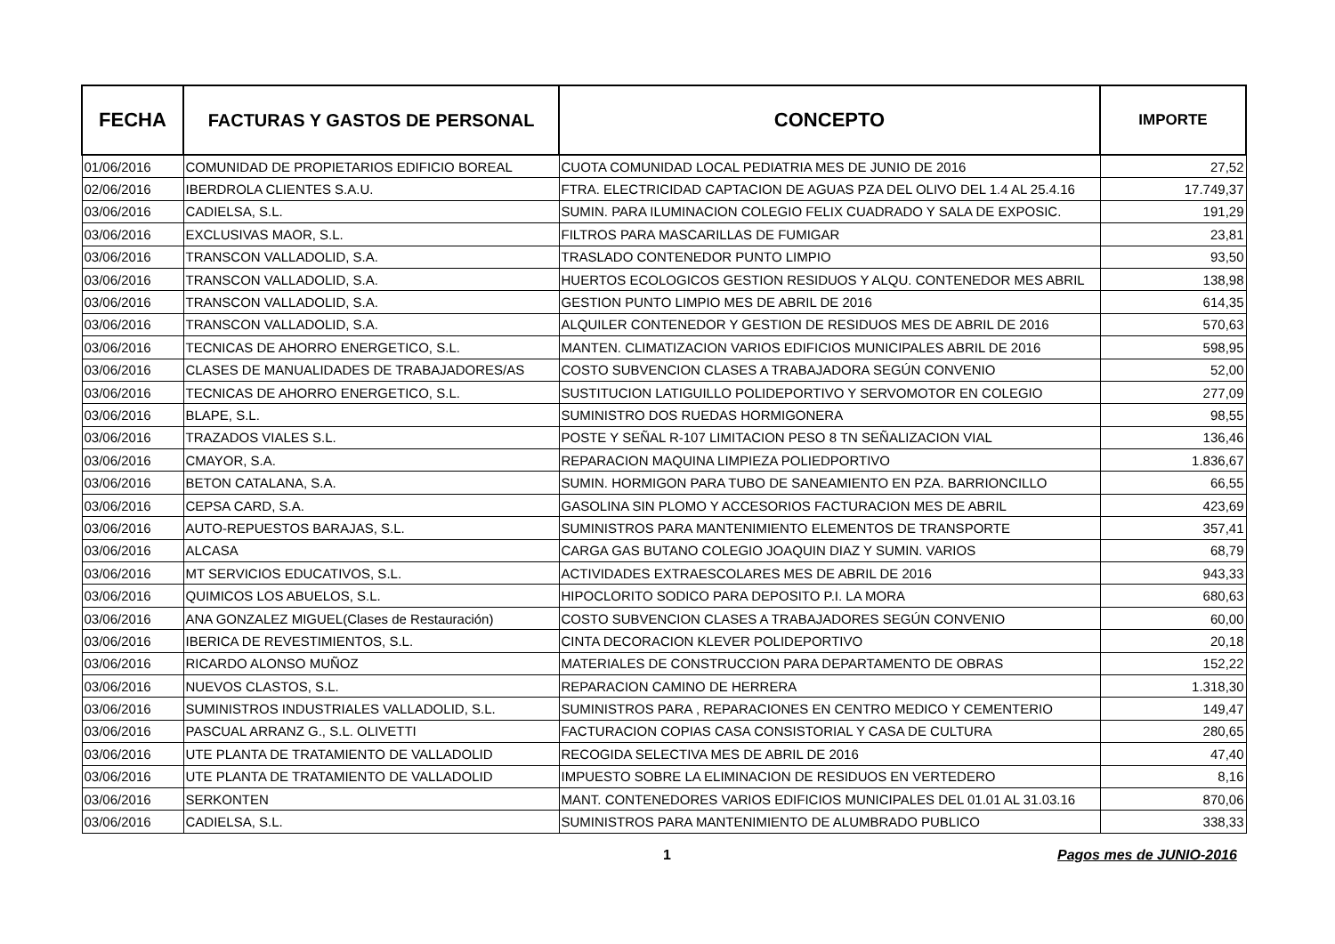| FECHA | FACTURAS Y GASTOS DE PERSONAL | CONCEPTO | IMPORTE |
| --- | --- | --- | --- |
| 01/06/2016 | COMUNIDAD DE PROPIETARIOS EDIFICIO BOREAL | CUOTA COMUNIDAD LOCAL PEDIATRIA MES DE JUNIO DE 2016 | 27,52 |
| 02/06/2016 | IBERDROLA CLIENTES S.A.U. | FTRA. ELECTRICIDAD CAPTACION DE AGUAS PZA DEL OLIVO DEL 1.4 AL 25.4.16 | 17.749,37 |
| 03/06/2016 | CADIELSA, S.L. | SUMIN. PARA ILUMINACION COLEGIO FELIX CUADRADO Y SALA DE EXPOSIC. | 191,29 |
| 03/06/2016 | EXCLUSIVAS MAOR, S.L. | FILTROS PARA MASCARILLAS DE FUMIGAR | 23,81 |
| 03/06/2016 | TRANSCON VALLADOLID, S.A. | TRASLADO CONTENEDOR PUNTO LIMPIO | 93,50 |
| 03/06/2016 | TRANSCON VALLADOLID, S.A. | HUERTOS ECOLOGICOS GESTION RESIDUOS Y ALQU. CONTENEDOR MES ABRIL | 138,98 |
| 03/06/2016 | TRANSCON VALLADOLID, S.A. | GESTION PUNTO LIMPIO MES DE ABRIL DE 2016 | 614,35 |
| 03/06/2016 | TRANSCON VALLADOLID, S.A. | ALQUILER CONTENEDOR Y GESTION DE RESIDUOS MES DE ABRIL DE 2016 | 570,63 |
| 03/06/2016 | TECNICAS DE AHORRO ENERGETICO, S.L. | MANTEN. CLIMATIZACION VARIOS EDIFICIOS MUNICIPALES ABRIL DE 2016 | 598,95 |
| 03/06/2016 | CLASES DE MANUALIDADES DE TRABAJADORES/AS | COSTO SUBVENCION CLASES A TRABAJADORA SEGÚN CONVENIO | 52,00 |
| 03/06/2016 | TECNICAS DE AHORRO ENERGETICO, S.L. | SUSTITUCION LATIGUILLO POLIDEPORTIVO Y SERVOMOTOR EN COLEGIO | 277,09 |
| 03/06/2016 | BLAPE, S.L. | SUMINISTRO DOS RUEDAS HORMIGONERA | 98,55 |
| 03/06/2016 | TRAZADOS VIALES S.L. | POSTE Y SEÑAL R-107 LIMITACION PESO 8 TN SEÑALIZACION VIAL | 136,46 |
| 03/06/2016 | CMAYOR, S.A. | REPARACION MAQUINA LIMPIEZA POLIEDPORTIVO | 1.836,67 |
| 03/06/2016 | BETON CATALANA, S.A. | SUMIN. HORMIGON PARA TUBO DE SANEAMIENTO EN PZA. BARRIONCILLO | 66,55 |
| 03/06/2016 | CEPSA CARD, S.A. | GASOLINA SIN PLOMO Y ACCESORIOS FACTURACION MES DE ABRIL | 423,69 |
| 03/06/2016 | AUTO-REPUESTOS BARAJAS, S.L. | SUMINISTROS PARA MANTENIMIENTO ELEMENTOS DE TRANSPORTE | 357,41 |
| 03/06/2016 | ALCASA | CARGA GAS BUTANO COLEGIO JOAQUIN DIAZ Y SUMIN. VARIOS | 68,79 |
| 03/06/2016 | MT SERVICIOS EDUCATIVOS, S.L. | ACTIVIDADES EXTRAESCOLARES MES DE ABRIL DE 2016 | 943,33 |
| 03/06/2016 | QUIMICOS LOS ABUELOS, S.L. | HIPOCLORITO SODICO PARA DEPOSITO P.I. LA MORA | 680,63 |
| 03/06/2016 | ANA GONZALEZ MIGUEL(Clases de Restauración) | COSTO SUBVENCION CLASES A TRABAJADORES SEGÚN CONVENIO | 60,00 |
| 03/06/2016 | IBERICA DE REVESTIMIENTOS, S.L. | CINTA DECORACION KLEVER POLIDEPORTIVO | 20,18 |
| 03/06/2016 | RICARDO ALONSO MUÑOZ | MATERIALES DE CONSTRUCCION PARA DEPARTAMENTO DE OBRAS | 152,22 |
| 03/06/2016 | NUEVOS CLASTOS, S.L. | REPARACION CAMINO DE HERRERA | 1.318,30 |
| 03/06/2016 | SUMINISTROS INDUSTRIALES VALLADOLID, S.L. | SUMINISTROS PARA , REPARACIONES EN CENTRO MEDICO Y CEMENTERIO | 149,47 |
| 03/06/2016 | PASCUAL ARRANZ G., S.L. OLIVETTI | FACTURACION COPIAS CASA CONSISTORIAL Y CASA DE CULTURA | 280,65 |
| 03/06/2016 | UTE PLANTA DE TRATAMIENTO DE VALLADOLID | RECOGIDA SELECTIVA MES DE ABRIL DE 2016 | 47,40 |
| 03/06/2016 | UTE PLANTA DE TRATAMIENTO DE VALLADOLID | IMPUESTO SOBRE LA ELIMINACION DE RESIDUOS EN VERTEDERO | 8,16 |
| 03/06/2016 | SERKONTEN | MANT. CONTENEDORES VARIOS EDIFICIOS MUNICIPALES DEL 01.01 AL 31.03.16 | 870,06 |
| 03/06/2016 | CADIELSA, S.L. | SUMINISTROS PARA MANTENIMIENTO DE ALUMBRADO PUBLICO | 338,33 |
1 Pagos mes de JUNIO-2016